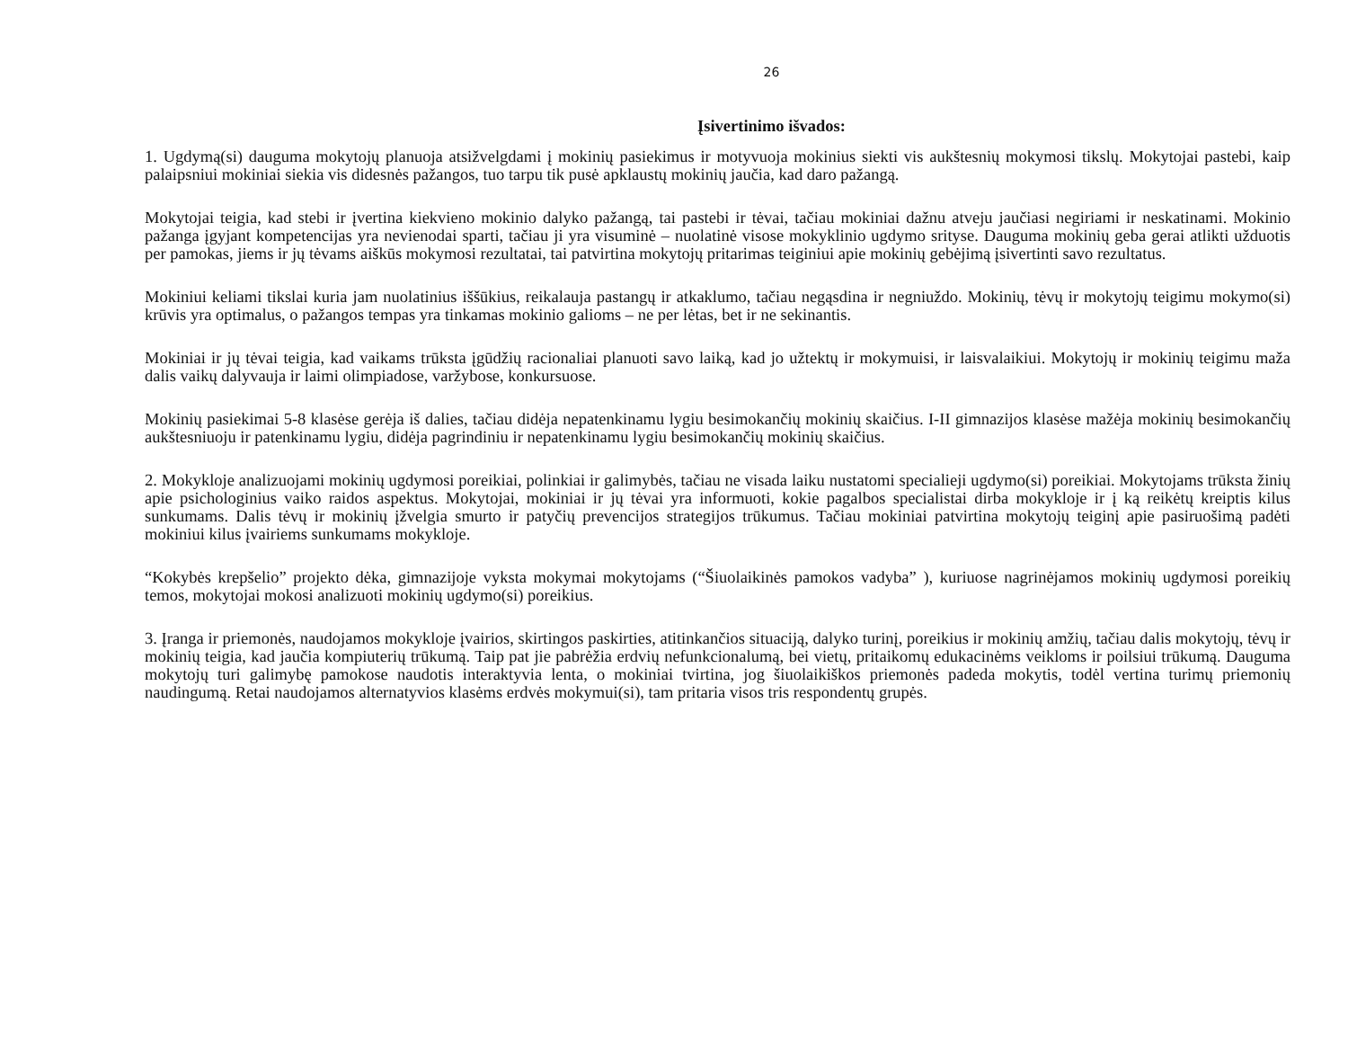26
Įsivertinimo išvados:
1. Ugdymą(si) dauguma mokytojų planuoja atsižvelgdami į mokinių pasiekimus ir motyvuoja mokinius siekti vis aukštesnių mokymosi tikslų. Mokytojai pastebi, kaip palaipsniui mokiniai siekia vis didesnės pažangos, tuo tarpu tik pusė apklaustų mokinių jaučia, kad daro pažangą.
Mokytojai teigia, kad stebi ir įvertina kiekvieno mokinio dalyko pažangą, tai pastebi ir tėvai, tačiau mokiniai dažnu atveju jaučiasi negiriami ir neskatinami. Mokinio pažanga įgyjant kompetencijas yra nevienodai sparti, tačiau ji yra visuminė – nuolatinė visose mokyklinio ugdymo srityse. Dauguma mokinių geba gerai atlikti užduotis per pamokas, jiems ir jų tėvams aiškūs mokymosi rezultatai, tai patvirtina mokytojų pritarimas teiginiui apie mokinių gebėjimą įsivertinti savo rezultatus.
Mokiniui keliami tikslai kuria jam nuolatinius iššūkius, reikalauja pastangų ir atkaklumo, tačiau negąsdina ir negniuždo. Mokinių, tėvų ir mokytojų teigimu mokymo(si) krūvis yra optimalus, o pažangos tempas yra tinkamas mokinio galioms – ne per lėtas, bet ir ne sekinantis.
Mokiniai ir jų tėvai teigia, kad vaikams trūksta įgūdžių racionaliai planuoti savo laiką, kad jo užtektų ir mokymuisi, ir laisvalaikiui. Mokytojų ir mokinių teigimu maža dalis vaikų dalyvauja ir laimi olimpiadose, varžybose, konkursuose.
Mokinių pasiekimai 5-8 klasėse gerėja iš dalies, tačiau didėja nepatenkinamu lygiu besimokančių mokinių skaičius. I-II gimnazijos klasėse mažėja mokinių besimokančių aukštesniuoju ir patenkinamu lygiu, didėja pagrindiniu ir nepatenkinamu lygiu besimokančių mokinių skaičius.
2. Mokykloje analizuojami mokinių ugdymosi poreikiai, polinkiai ir galimybės, tačiau ne visada laiku nustatomi specialieji ugdymo(si) poreikiai. Mokytojams trūksta žinių apie psichologinius vaiko raidos aspektus. Mokytojai, mokiniai ir jų tėvai yra informuoti, kokie pagalbos specialistai dirba mokykloje ir į ką reikėtų kreiptis kilus sunkumams. Dalis tėvų ir mokinių įžvelgia smurto ir patyčių prevencijos strategijos trūkumus. Tačiau mokiniai patvirtina mokytojų teiginį apie pasiruošimą padėti mokiniui kilus įvairiems sunkumams mokykloje.
“Kokybės krepšelio” projekto dėka, gimnazijoje vyksta mokymai mokytojams (“Šiuolaikinės pamokos vadyba” ), kuriuose nagrinėjamos mokinių ugdymosi poreikių temos, mokytojai mokosi analizuoti mokinių ugdymo(si) poreikius.
3. Įranga ir priemonės, naudojamos mokykloje įvairios, skirtingos paskirties, atitinkančios situaciją, dalyko turinį, poreikius ir mokinių amžių, tačiau dalis mokytojų, tėvų ir mokinių teigia, kad jaučia kompiuterių trūkumą. Taip pat jie pabrėžia erdvių nefunkcionalumą, bei vietų, pritaikomų edukacinėms veikloms ir poilsiui trūkumą. Dauguma mokytojų turi galimybę pamokose naudotis interaktyvia lenta, o mokiniai tvirtina, jog šiuolaikiškos priemonės padeda mokytis, todėl vertina turimų priemonių naudingumą. Retai naudojamos alternatyvios klasėms erdvės mokymui(si), tam pritaria visos tris respondentų grupės.